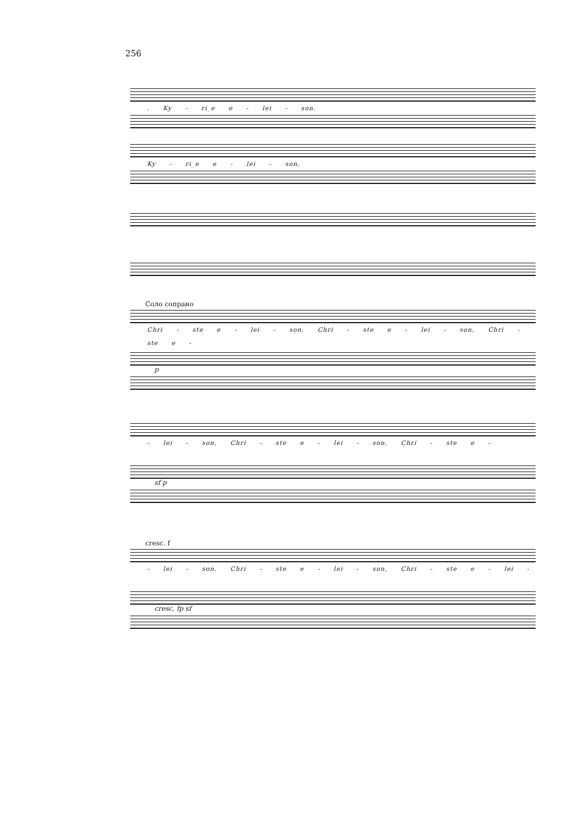256
. Ky - ri_e e - lei - son.
Ky - ri_e e - lei - son.
Соло сопрано
Chri - ste e - lei - son, Chri - ste e - lei - son, Chri - ste e -
p
- lei - son, Chri - ste e - lei - son, Chri - ste e -
sf p
cresc. f
- lei - son, Chri - ste e - lei - son, Chri - ste e - lei -
cresc. fp sf